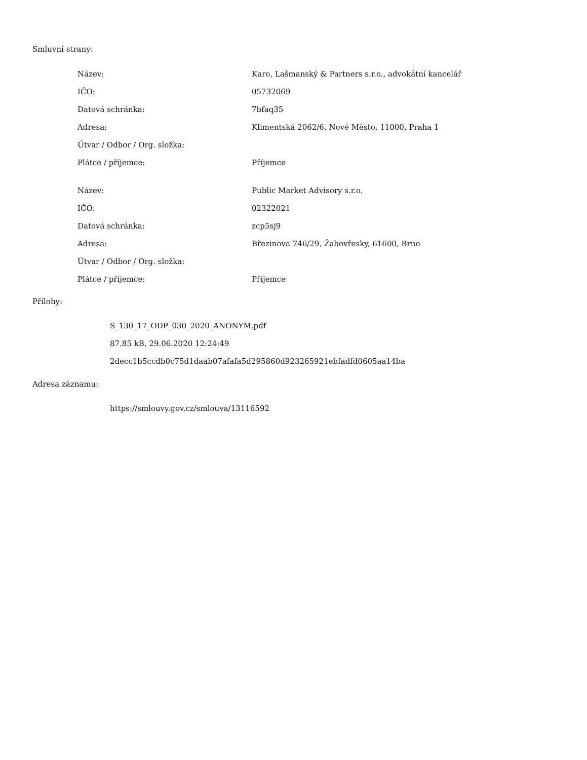Smluvní strany:
| Název: | Karo, Lašmanský & Partners s.r.o., advokátní kancelář |
| IČO: | 05732069 |
| Datová schránka: | 7bfaq35 |
| Adresa: | Klimentská 2062/6, Nové Město, 11000, Praha 1 |
| Útvar / Odbor / Org. složka: | |
| Plátce / příjemce: | Příjemce |
| Název: | Public Market Advisory s.r.o. |
| IČO: | 02322021 |
| Datová schránka: | zcp5sj9 |
| Adresa: | Březinova 746/29, Žabovřesky, 61600, Brno |
| Útvar / Odbor / Org. složka: | |
| Plátce / příjemce: | Příjemce |
Přílohy:
S_130_17_ODP_030_2020_ANONYM.pdf
87.85 kB, 29.06.2020 12:24:49
2decc1b5ccdb0c75d1daab07afafa5d295860d923265921ebfadfd0605aa14ba
Adresa záznamu:
https://smlouvy.gov.cz/smlouva/13116592